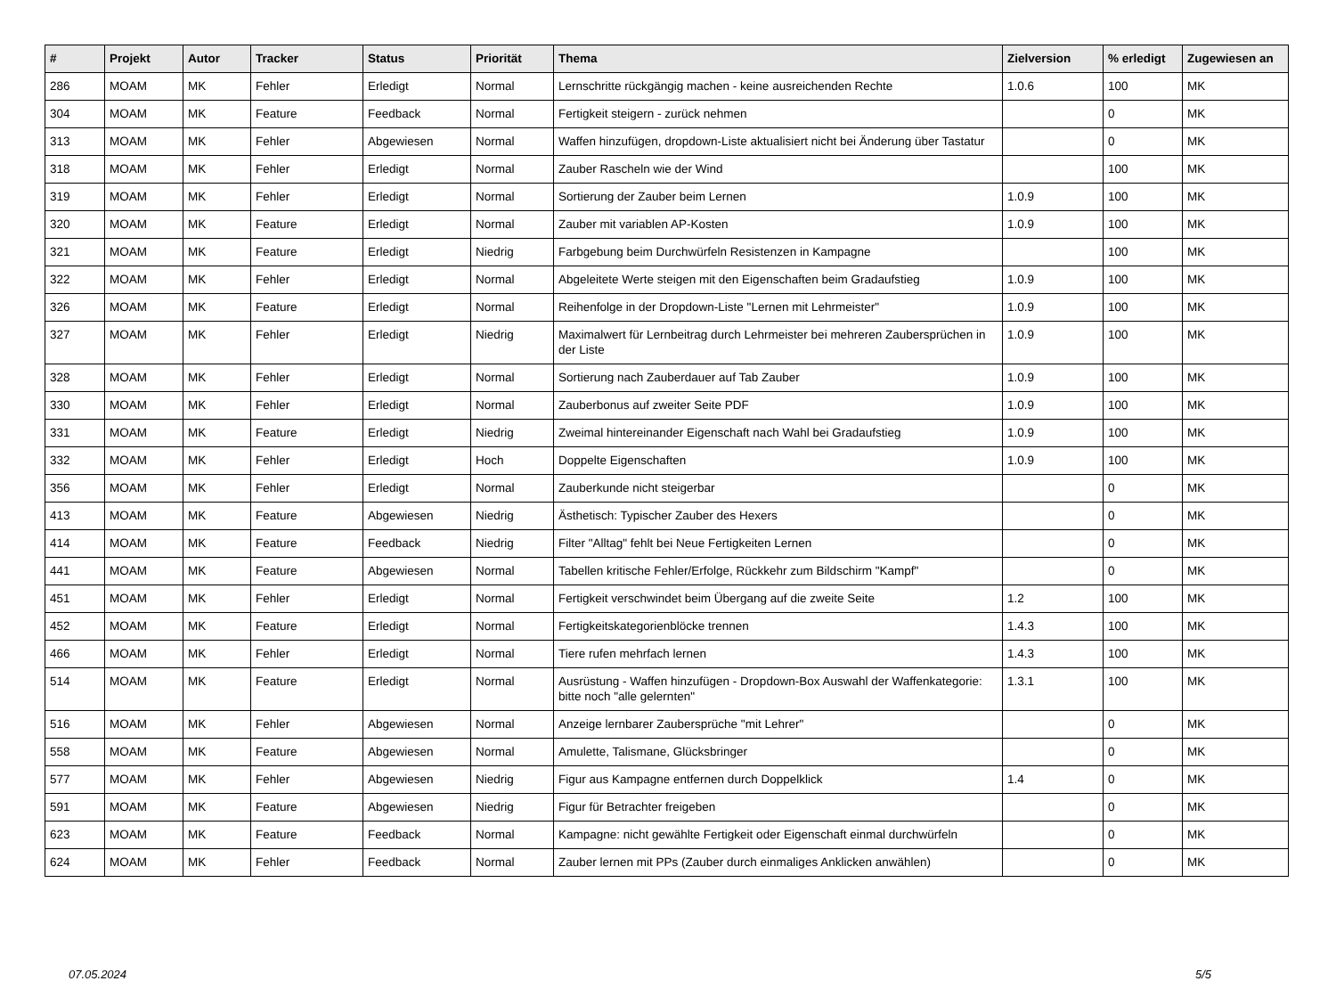| # | Projekt | Autor | Tracker | Status | Priorität | Thema | Zielversion | % erledigt | Zugewiesen an |
| --- | --- | --- | --- | --- | --- | --- | --- | --- | --- |
| 286 | MOAM | MK | Fehler | Erledigt | Normal | Lernschritte rückgängig machen - keine ausreichenden Rechte | 1.0.6 | 100 | MK |
| 304 | MOAM | MK | Feature | Feedback | Normal | Fertigkeit steigern - zurück nehmen | | 0 | MK |
| 313 | MOAM | MK | Fehler | Abgewiesen | Normal | Waffen hinzufügen, dropdown-Liste aktualisiert nicht bei Änderung über Tastatur | | 0 | MK |
| 318 | MOAM | MK | Fehler | Erledigt | Normal | Zauber Rascheln wie der Wind | | 100 | MK |
| 319 | MOAM | MK | Fehler | Erledigt | Normal | Sortierung der Zauber beim Lernen | 1.0.9 | 100 | MK |
| 320 | MOAM | MK | Feature | Erledigt | Normal | Zauber mit variablen AP-Kosten | 1.0.9 | 100 | MK |
| 321 | MOAM | MK | Feature | Erledigt | Niedrig | Farbgebung beim Durchwürfeln Resistenzen in Kampagne | | 100 | MK |
| 322 | MOAM | MK | Fehler | Erledigt | Normal | Abgeleitete Werte steigen mit den Eigenschaften beim Gradaufstieg | 1.0.9 | 100 | MK |
| 326 | MOAM | MK | Feature | Erledigt | Normal | Reihenfolge in der Dropdown-Liste "Lernen mit Lehrmeister" | 1.0.9 | 100 | MK |
| 327 | MOAM | MK | Fehler | Erledigt | Niedrig | Maximalwert für Lernbeitrag durch Lehrmeister bei mehreren Zaubersprüchen in der Liste | 1.0.9 | 100 | MK |
| 328 | MOAM | MK | Fehler | Erledigt | Normal | Sortierung nach Zauberdauer auf Tab Zauber | 1.0.9 | 100 | MK |
| 330 | MOAM | MK | Fehler | Erledigt | Normal | Zauberbonus auf zweiter Seite PDF | 1.0.9 | 100 | MK |
| 331 | MOAM | MK | Feature | Erledigt | Niedrig | Zweimal hintereinander Eigenschaft nach Wahl bei Gradaufstieg | 1.0.9 | 100 | MK |
| 332 | MOAM | MK | Fehler | Erledigt | Hoch | Doppelte Eigenschaften | 1.0.9 | 100 | MK |
| 356 | MOAM | MK | Fehler | Erledigt | Normal | Zauberkunde nicht steigerbar | | 0 | MK |
| 413 | MOAM | MK | Feature | Abgewiesen | Niedrig | Ästhetisch: Typischer Zauber des Hexers | | 0 | MK |
| 414 | MOAM | MK | Feature | Feedback | Niedrig | Filter "Alltag" fehlt bei Neue Fertigkeiten Lernen | | 0 | MK |
| 441 | MOAM | MK | Feature | Abgewiesen | Normal | Tabellen kritische Fehler/Erfolge, Rückkehr zum Bildschirm "Kampf" | | 0 | MK |
| 451 | MOAM | MK | Fehler | Erledigt | Normal | Fertigkeit verschwindet beim Übergang auf die zweite Seite | 1.2 | 100 | MK |
| 452 | MOAM | MK | Feature | Erledigt | Normal | Fertigkeitskategorienblöcke trennen | 1.4.3 | 100 | MK |
| 466 | MOAM | MK | Fehler | Erledigt | Normal | Tiere rufen mehrfach lernen | 1.4.3 | 100 | MK |
| 514 | MOAM | MK | Feature | Erledigt | Normal | Ausrüstung - Waffen hinzufügen - Dropdown-Box Auswahl der Waffenkategorie: bitte noch "alle gelernten" | 1.3.1 | 100 | MK |
| 516 | MOAM | MK | Fehler | Abgewiesen | Normal | Anzeige lernbarer Zaubersprüche "mit Lehrer" | | 0 | MK |
| 558 | MOAM | MK | Feature | Abgewiesen | Normal | Amulette, Talismane, Glücksbringer | | 0 | MK |
| 577 | MOAM | MK | Fehler | Abgewiesen | Niedrig | Figur aus Kampagne entfernen durch Doppelklick | 1.4 | 0 | MK |
| 591 | MOAM | MK | Feature | Abgewiesen | Niedrig | Figur für Betrachter freigeben | | 0 | MK |
| 623 | MOAM | MK | Feature | Feedback | Normal | Kampagne: nicht gewählte Fertigkeit oder Eigenschaft einmal durchwürfeln | | 0 | MK |
| 624 | MOAM | MK | Fehler | Feedback | Normal | Zauber lernen mit PPs (Zauber durch einmaliges Anklicken anwählen) | | 0 | MK |
07.05.2024 5/5